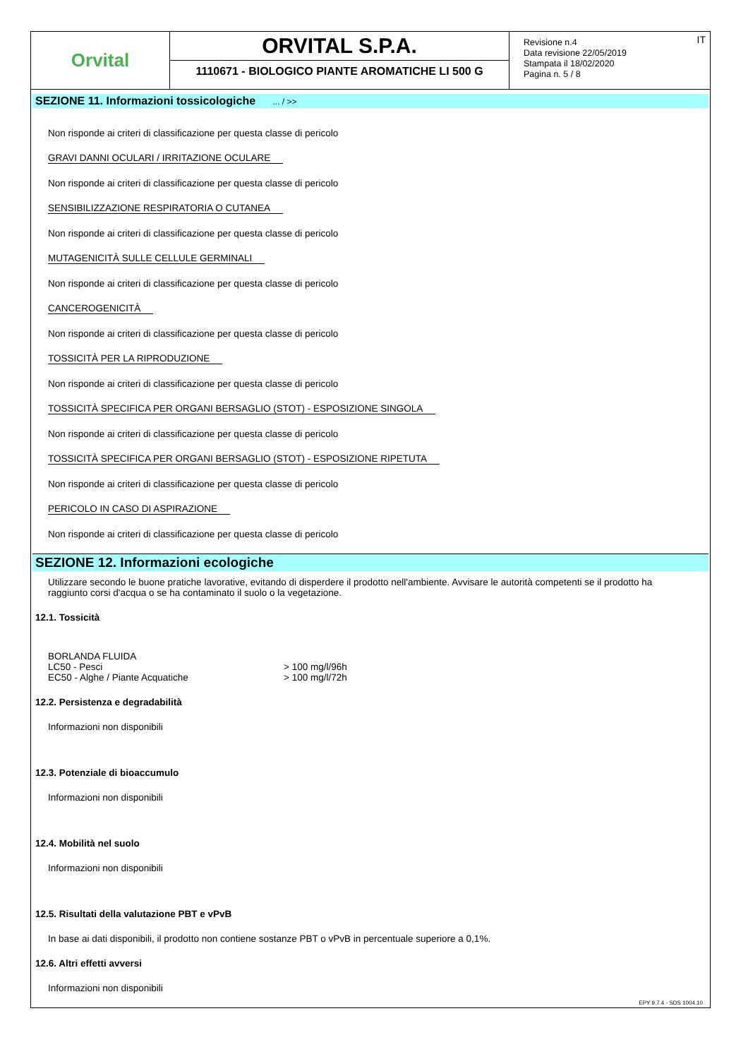Orvital
ORVITAL S.P.A.
1110671 - BIOLOGICO PIANTE AROMATICHE LI 500 G
Revisione n.4
Data revisione 22/05/2019
Stampata il 18/02/2020
Pagina n. 5 / 8
IT
SEZIONE 11. Informazioni tossicologiche ... / >>
Non risponde ai criteri di classificazione per questa classe di pericolo
GRAVI DANNI OCULARI / IRRITAZIONE OCULARE
Non risponde ai criteri di classificazione per questa classe di pericolo
SENSIBILIZZAZIONE RESPIRATORIA O CUTANEA
Non risponde ai criteri di classificazione per questa classe di pericolo
MUTAGENICITÀ SULLE CELLULE GERMINALI
Non risponde ai criteri di classificazione per questa classe di pericolo
CANCEROGENICITÀ
Non risponde ai criteri di classificazione per questa classe di pericolo
TOSSICITÀ PER LA RIPRODUZIONE
Non risponde ai criteri di classificazione per questa classe di pericolo
TOSSICITÀ SPECIFICA PER ORGANI BERSAGLIO (STOT) - ESPOSIZIONE SINGOLA
Non risponde ai criteri di classificazione per questa classe di pericolo
TOSSICITÀ SPECIFICA PER ORGANI BERSAGLIO (STOT) - ESPOSIZIONE RIPETUTA
Non risponde ai criteri di classificazione per questa classe di pericolo
PERICOLO IN CASO DI ASPIRAZIONE
Non risponde ai criteri di classificazione per questa classe di pericolo
SEZIONE 12. Informazioni ecologiche
Utilizzare secondo le buone pratiche lavorative, evitando di disperdere il prodotto nell'ambiente. Avvisare le autorità competenti se il prodotto ha raggiunto corsi d'acqua o se ha contaminato il suolo o la vegetazione.
12.1. Tossicità
| BORLANDA FLUIDA | |
| LC50 - Pesci | > 100 mg/l/96h |
| EC50 - Alghe / Piante Acquatiche | > 100 mg/l/72h |
12.2. Persistenza e degradabilità
Informazioni non disponibili
12.3. Potenziale di bioaccumulo
Informazioni non disponibili
12.4. Mobilità nel suolo
Informazioni non disponibili
12.5. Risultati della valutazione PBT e vPvB
In base ai dati disponibili, il prodotto non contiene sostanze PBT o vPvB in percentuale superiore a 0,1%.
12.6. Altri effetti avversi
Informazioni non disponibili
EPY 9.7.4 - SDS 1004.10